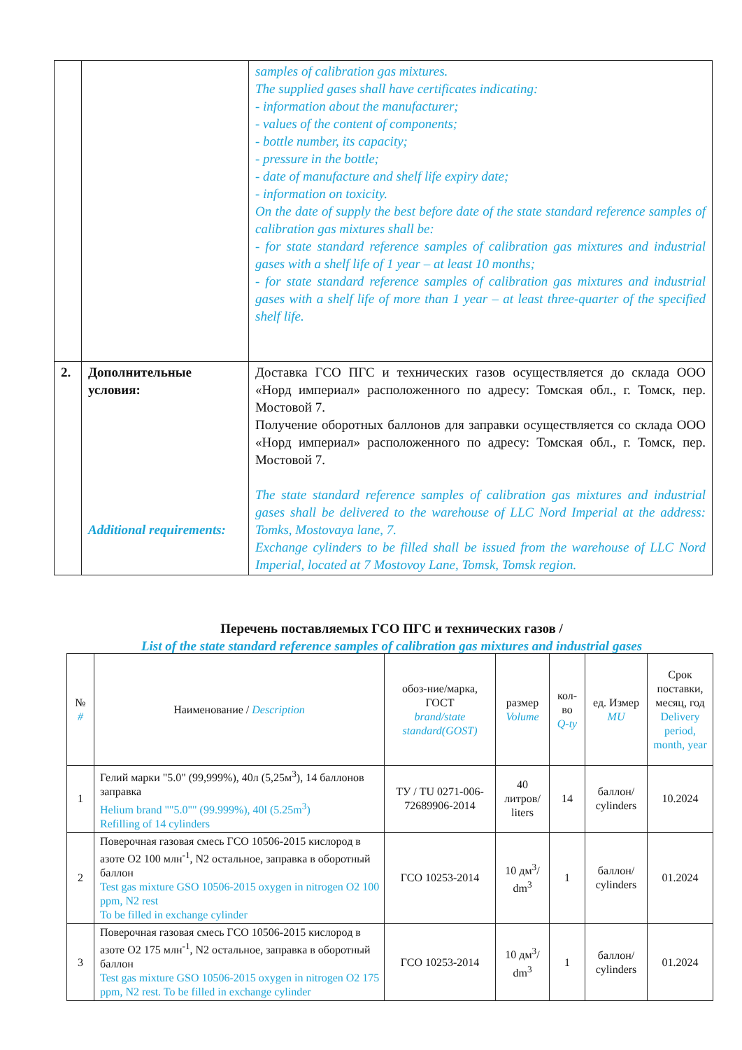| | | samples of calibration gas mixtures. The supplied gases shall have certificates indicating: - information about the manufacturer; - values of the content of components; - bottle number, its capacity; - pressure in the bottle; - date of manufacture and shelf life expiry date; - information on toxicity. On the date of supply the best before date of the state standard reference samples of calibration gas mixtures shall be: - for state standard reference samples of calibration gas mixtures and industrial gases with a shelf life of 1 year – at least 10 months; - for state standard reference samples of calibration gas mixtures and industrial gases with a shelf life of more than 1 year – at least three-quarter of the specified shelf life. |
| 2. | Дополнительные условия: Additional requirements: | Доставка ГСО ПГС и технических газов осуществляется до склада ООО «Норд империал» расположенного по адресу: Томская обл., г. Томск, пер. Мостовой 7. Получение оборотных баллонов для заправки осуществляется со склада ООО «Норд империал» расположенного по адресу: Томская обл., г. Томск, пер. Мостовой 7. The state standard reference samples of calibration gas mixtures and industrial gases shall be delivered to the warehouse of LLC Nord Imperial at the address: Tomks, Mostovaya lane, 7. Exchange cylinders to be filled shall be issued from the warehouse of LLC Nord Imperial, located at 7 Mostovoy Lane, Tomsk, Tomsk region. |
Перечень поставляемых ГСО ПГС и технических газов /
List of the state standard reference samples of calibration gas mixtures and industrial gases
| № # | Наименование / Description | обоз-ние/марка, ГОСТ brand/state standard(GOST) | размер Volume | кол-во Q-ty | ед. Измер MU | Срок поставки, месяц, год Delivery period, month, year |
| --- | --- | --- | --- | --- | --- | --- |
| 1 | Гелий марки "5.0" (99,999%), 40л (5,25м<sup>3</sup>), 14 баллонов заправка Helium brand ""5.0"" (99.999%), 40l (5.25m<sup>3</sup>) Refilling of 14 cylinders | ТУ / TU 0271-006-72689906-2014 | 40 литров/ liters | 14 | баллон/ cylinders | 10.2024 |
| 2 | Поверочная газовая смесь ГСО 10506-2015 кислород в азоте O2 100 млн<sup>-1</sup>, N2 остальное, заправка в оборотный баллон Test gas mixture GSO 10506-2015 oxygen in nitrogen O2 100 ppm, N2 rest To be filled in exchange cylinder | ГСО 10253-2014 | 10 дм<sup>3</sup>/ dm<sup>3</sup> | 1 | баллон/ cylinders | 01.2024 |
| 3 | Поверочная газовая смесь ГСО 10506-2015 кислород в азоте O2 175 млн<sup>-1</sup>, N2 остальное, заправка в оборотный баллон Test gas mixture GSO 10506-2015 oxygen in nitrogen O2 175 ppm, N2 rest. To be filled in exchange cylinder | ГСО 10253-2014 | 10 дм<sup>3</sup>/ dm<sup>3</sup> | 1 | баллон/ cylinders | 01.2024 |